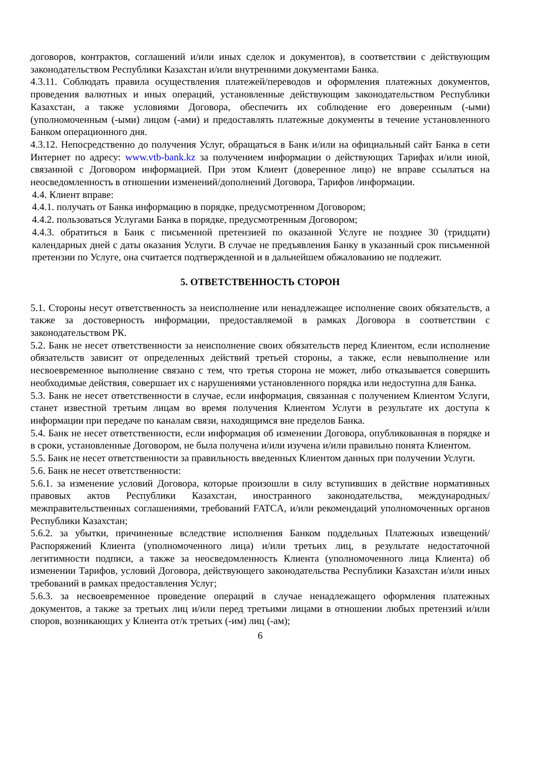договоров, контрактов, соглашений и/или иных сделок и документов), в соответствии с действующим законодательством Республики Казахстан и/или внутренними документами Банка.
4.3.11. Соблюдать правила осуществления платежей/переводов и оформления платежных документов, проведения валютных и иных операций, установленные действующим законодательством Республики Казахстан, а также условиями Договора, обеспечить их соблюдение его доверенным (-ыми) (уполномоченным (-ыми) лицом (-ами) и предоставлять платежные документы в течение установленного Банком операционного дня.
4.3.12. Непосредственно до получения Услуг, обращаться в Банк и/или на официальный сайт Банка в сети Интернет по адресу: www.vtb-bank.kz за получением информации о действующих Тарифах и/или иной, связанной с Договором информацией. При этом Клиент (доверенное лицо) не вправе ссылаться на неосведомленность в отношении изменений/дополнений Договора, Тарифов /информации.
4.4. Клиент вправе:
4.4.1. получать от Банка информацию в порядке, предусмотренном Договором;
4.4.2. пользоваться Услугами Банка в порядке, предусмотренным Договором;
4.4.3. обратиться в Банк с письменной претензией по оказанной Услуге не позднее 30 (тридцати) календарных дней с даты оказания Услуги. В случае не предъявления Банку в указанный срок письменной претензии по Услуге, она считается подтвержденной и в дальнейшем обжалованию не подлежит.
5. ОТВЕТСТВЕННОСТЬ СТОРОН
5.1. Стороны несут ответственность за неисполнение или ненадлежащее исполнение своих обязательств, а также за достоверность информации, предоставляемой в рамках Договора в соответствии с законодательством РК.
5.2. Банк не несет ответственности за неисполнение своих обязательств перед Клиентом, если исполнение обязательств зависит от определенных действий третьей стороны, а также, если невыполнение или несвоевременное выполнение связано с тем, что третья сторона не может, либо отказывается совершить необходимые действия, совершает их с нарушениями установленного порядка или недоступна для Банка.
5.3. Банк не несет ответственности в случае, если информация, связанная с получением Клиентом Услуги, станет известной третьим лицам во время получения Клиентом Услуги в результате их доступа к информации при передаче по каналам связи, находящимся вне пределов Банка.
5.4. Банк не несет ответственности, если информация об изменении Договора, опубликованная в порядке и в сроки, установленные Договором, не была получена и/или изучена и/или правильно понята Клиентом.
5.5. Банк не несет ответственности за правильность введенных Клиентом данных при получении Услуги.
5.6. Банк не несет ответственности:
5.6.1. за изменение условий Договора, которые произошли в силу вступивших в действие нормативных правовых актов Республики Казахстан, иностранного законодательства, международных/межправительственных соглашениями, требований FATCA, и/или рекомендаций уполномоченных органов Республики Казахстан;
5.6.2. за убытки, причиненные вследствие исполнения Банком поддельных Платежных извещений/Распоряжений Клиента (уполномоченного лица) и/или третьих лиц, в результате недостаточной легитимности подписи, а также за неосведомленность Клиента (уполномоченного лица Клиента) об изменении Тарифов, условий Договора, действующего законодательства Республики Казахстан и/или иных требований в рамках предоставления Услуг;
5.6.3. за несвоевременное проведение операций в случае ненадлежащего оформления платежных документов, а также за третьих лиц и/или перед третьими лицами в отношении любых претензий и/или споров, возникающих у Клиента от/к третьих (-им) лиц (-ам);
6